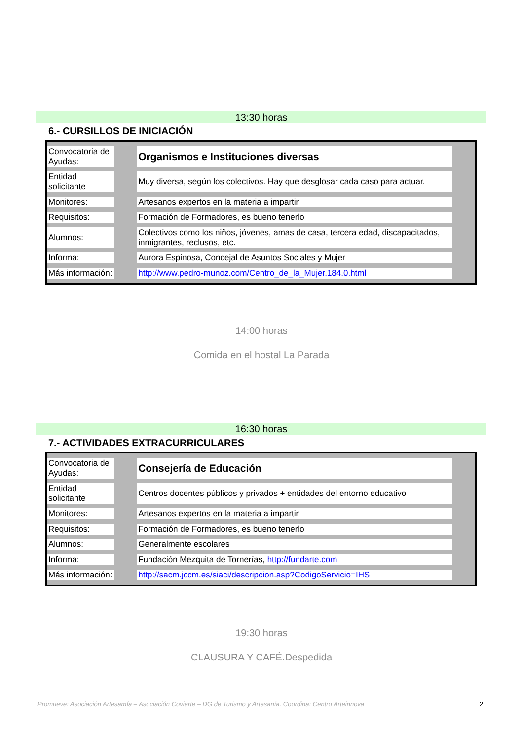13:30 horas
6.- CURSILLOS DE INICIACIÓN
| Convocatoria de Ayudas: | | Organismos e Instituciones diversas | |
| Entidad solicitante | | Muy diversa, según los colectivos. Hay que desglosar cada caso para actuar. | |
| Monitores: | | Artesanos expertos en la materia a impartir | |
| Requisitos: | | Formación de Formadores, es bueno tenerlo | |
| Alumnos: | | Colectivos como los niños, jóvenes, amas de casa, tercera edad, discapacitados, inmigrantes, reclusos, etc. | |
| Informa: | | Aurora Espinosa, Concejal de Asuntos Sociales y Mujer | |
| Más información: | | http://www.pedro-munoz.com/Centro_de_la_Mujer.184.0.html | |
14:00 horas
Comida en el hostal La Parada
16:30 horas
7.- ACTIVIDADES EXTRACURRICULARES
| Convocatoria de Ayudas: | | Consejería de Educación | |
| Entidad solicitante | | Centros docentes públicos y privados + entidades del entorno educativo | |
| Monitores: | | Artesanos expertos en la materia a impartir | |
| Requisitos: | | Formación de Formadores, es bueno tenerlo | |
| Alumnos: | | Generalmente escolares | |
| Informa: | | Fundación Mezquita de Tornerías, http://fundarte.com | |
| Más información: | | http://sacm.jccm.es/siaci/descripcion.asp?CodigoServicio=IHS | |
19:30 horas
CLAUSURA Y CAFÉ.Despedida
Promueve: Asociación Artesamía – Asociación Coviarte – DG de Turismo y Artesanía. Coordina: Centro Arteinnova
2